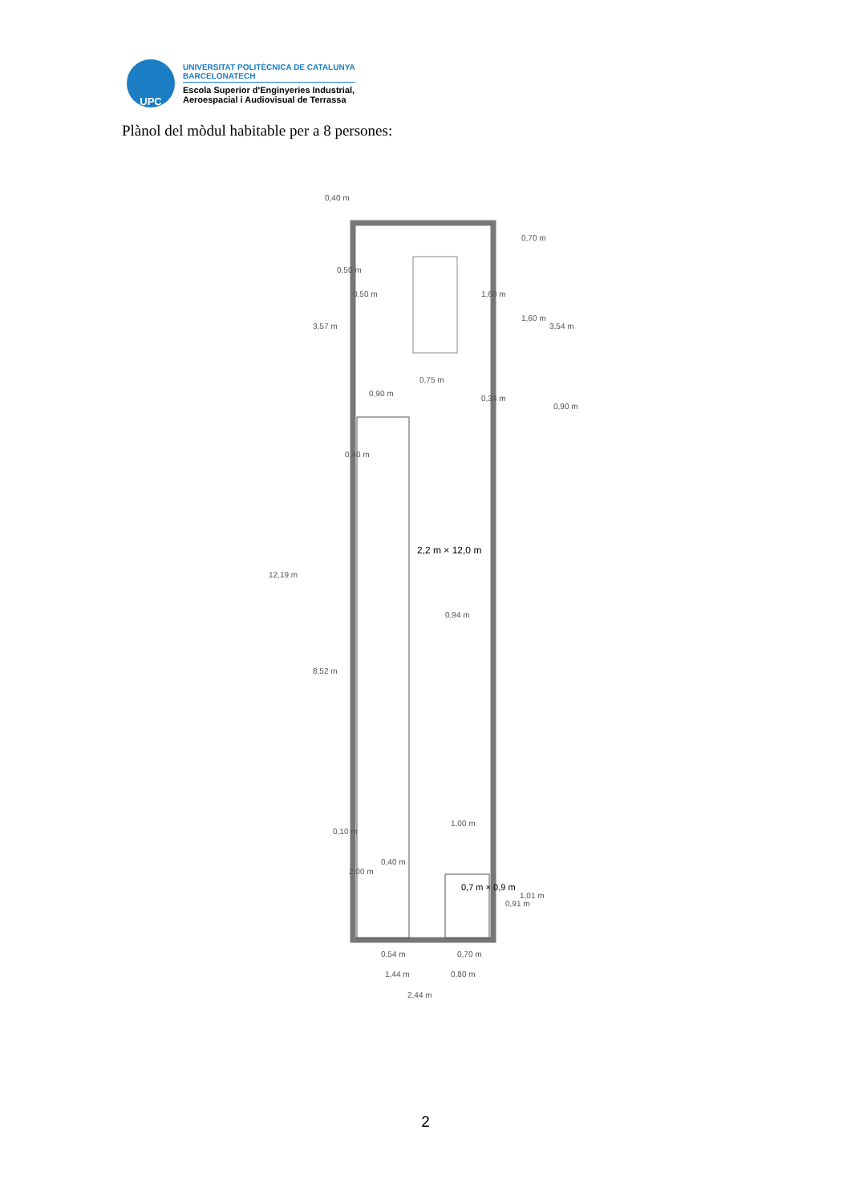UPC
UNIVERSITAT POLITÈCNICA DE CATALUNYA
BARCELONATECH
Escola Superior d'Enginyeries Industrial,
Aeroespacial i Audiovisual de Terrassa
Plànol del mòdul habitable per a 8 persones:
0,40 m
0,75 m
0,90 m
0,94 m
0,40 m
0,54 m
0,70 m
1,44 m
0,80 m
2,44 m
12,19 m
3,57 m
8,52 m
0,50 m
0,50 m
0,40 m
0,10 m
2,00 m
3,54 m
0,70 m
1,60 m
1,60 m
0,34 m
0,90 m
1,00 m
0,91 m
1,01 m
2,2 m × 12,0 m
0,7 m × 0,9 m
2